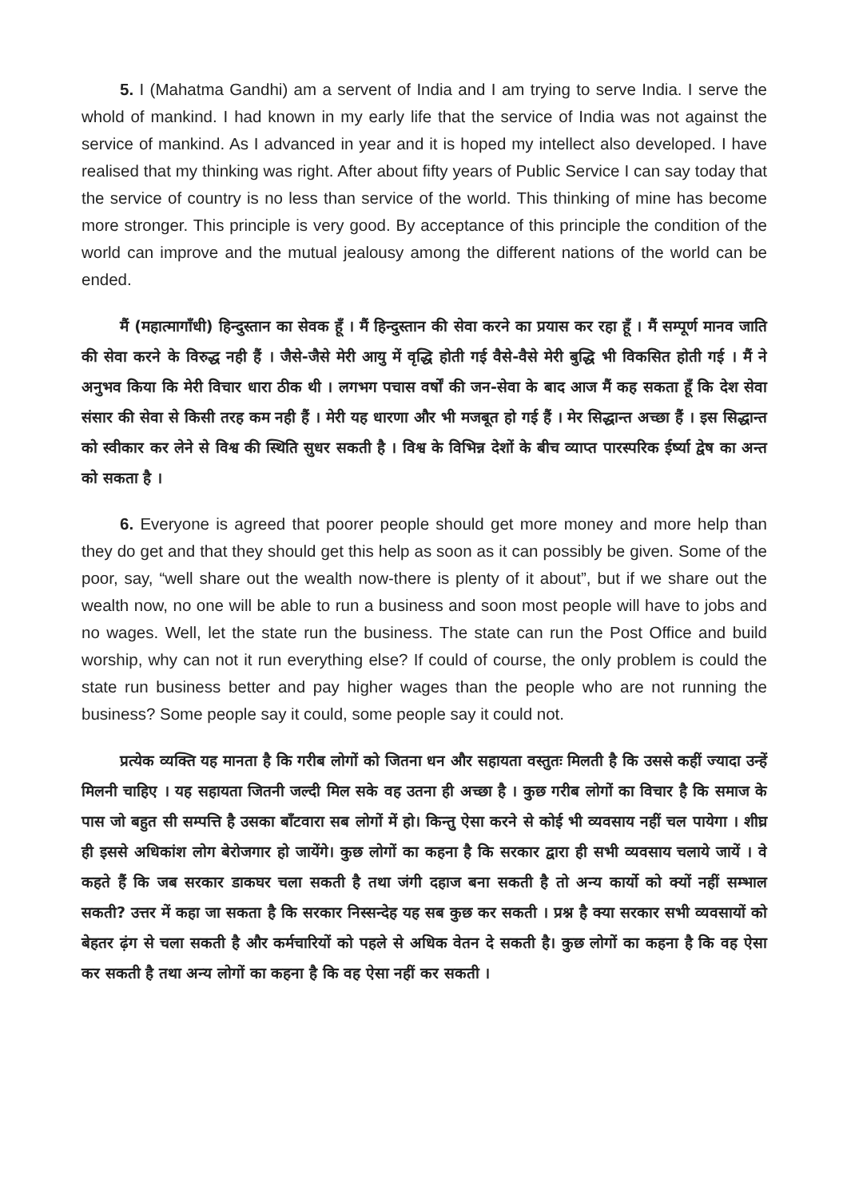5. I (Mahatma Gandhi) am a servent of India and I am trying to serve India. I serve the whold of mankind. I had known in my early life that the service of India was not against the service of mankind. As I advanced in year and it is hoped my intellect also developed. I have realised that my thinking was right. After about fifty years of Public Service I can say today that the service of country is no less than service of the world. This thinking of mine has become more stronger. This principle is very good. By acceptance of this principle the condition of the world can improve and the mutual jealousy among the different nations of the world can be ended.
मैं (महात्मागाँधी) हिन्दुस्तान का सेवक हूँ । मैं हिन्दुस्तान की सेवा करने का प्रयास कर रहा हूँ । मैं सम्पूर्ण मानव जाति की सेवा करने के विरुद्ध नही हैं । जैसे-जैसे मेरी आयु में वृद्धि होती गई वैसे-वैसे मेरी बुद्धि भी विकसित होती गई । मैं ने अनुभव किया कि मेरी विचार धारा ठीक थी । लगभग पचास वर्षों की जन-सेवा के बाद आज मैं कह सकता हूँ कि देश सेवा संसार की सेवा से किसी तरह कम नही हैं । मेरी यह धारणा और भी मजबूत हो गई हैं । मेर सिद्धान्त अच्छा हैं । इस सिद्धान्त को स्वीकार कर लेने से विश्व की स्थिति सुधर सकती है । विश्व के विभिन्न देशों के बीच व्याप्त पारस्परिक ईर्ष्या द्वेष का अन्त को सकता है ।
6. Everyone is agreed that poorer people should get more money and more help than they do get and that they should get this help as soon as it can possibly be given. Some of the poor, say, “well share out the wealth now-there is plenty of it about”, but if we share out the wealth now, no one will be able to run a business and soon most people will have to jobs and no wages. Well, let the state run the business. The state can run the Post Office and build worship, why can not it run everything else? If could of course, the only problem is could the state run business better and pay higher wages than the people who are not running the business? Some people say it could, some people say it could not.
प्रत्येक व्यक्ति यह मानता है कि गरीब लोगों को जितना धन और सहायता वस्तुतः मिलती है कि उससे कहीं ज्यादा उन्हें मिलनी चाहिए । यह सहायता जितनी जल्दी मिल सके वह उतना ही अच्छा है । कुछ गरीब लोगों का विचार है कि समाज के पास जो बहुत सी सम्पत्ति है उसका बाँटवारा सब लोगों में हो। किन्तु ऐसा करने से कोई भी व्यवसाय नहीं चल पायेगा । शीघ्र ही इससे अधिकांश लोग बेरोजगार हो जायेंगे। कुछ लोगों का कहना है कि सरकार द्वारा ही सभी व्यवसाय चलाये जायें । वे कहते हैं कि जब सरकार डाकघर चला सकती है तथा जंगी दहाज बना सकती है तो अन्य कार्यो को क्यों नहीं सम्भाल सकती? उत्तर में कहा जा सकता है कि सरकार निस्सन्देह यह सब कुछ कर सकती । प्रश्न है क्या सरकार सभी व्यवसायों को बेहतर ढ़ंग से चला सकती है और कर्मचारियों को पहले से अधिक वेतन दे सकती है। कुछ लोगों का कहना है कि वह ऐसा कर सकती है तथा अन्य लोगों का कहना है कि वह ऐसा नहीं कर सकती ।